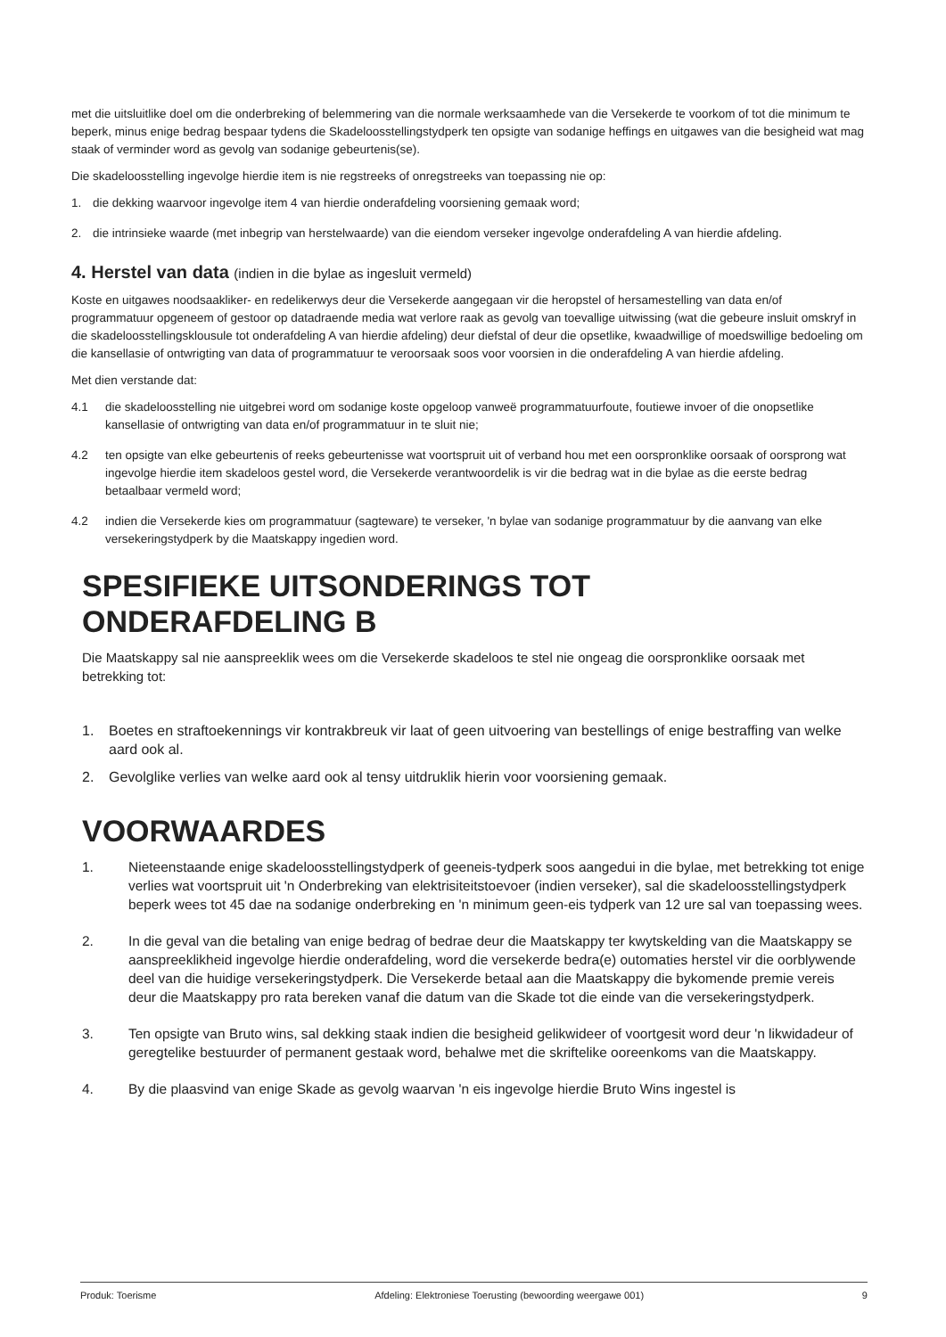met die uitsluitlike doel om die onderbreking of belemmering van die normale werksaamhede van die Versekerde te voorkom of tot die minimum te beperk, minus enige bedrag bespaar tydens die Skadeloosstellingstydperk ten opsigte van sodanige heffings en uitgawes van die besigheid wat mag staak of verminder word as gevolg van sodanige gebeurtenis(se).
Die skadeloosstelling ingevolge hierdie item is nie regstreeks of onregstreeks van toepassing nie op:
1. die dekking waarvoor ingevolge item 4 van hierdie onderafdeling voorsiening gemaak word;
2. die intrinsieke waarde (met inbegrip van herstelwaarde) van die eiendom verseker ingevolge onderafdeling A van hierdie afdeling.
4. Herstel van data (indien in die bylae as ingesluit vermeld)
Koste en uitgawes noodsaakliker- en redelikerwys deur die Versekerde aangegaan vir die heropstel of hersamestelling van data en/of programmatuur opgeneem of gestoor op datadraende media wat verlore raak as gevolg van toevallige uitwissing (wat die gebeure insluit omskryf in die skadeloosstellingsklousule tot onderafdeling A van hierdie afdeling) deur diefstal of deur die opsetlike, kwaadwillige of moedswillige bedoeling om die kansellasie of ontwrigting van data of programmatuur te veroorsaak soos voor voorsien in die onderafdeling A van hierdie afdeling.
Met dien verstande dat:
4.1 die skadeloosstelling nie uitgebrei word om sodanige koste opgeloop vanweë programmatuurfoute, foutiewe invoer of die onopsetlike kansellasie of ontwrigting van data en/of programmatuur in te sluit nie;
4.2 ten opsigte van elke gebeurtenis of reeks gebeurtenisse wat voortspruit uit of verband hou met een oorspronklike oorsaak of oorsprong wat ingevolge hierdie item skadeloos gestel word, die Versekerde verantwoordelik is vir die bedrag wat in die bylae as die eerste bedrag betaalbaar vermeld word;
4.2 indien die Versekerde kies om programmatuur (sagteware) te verseker, 'n bylae van sodanige programmatuur by die aanvang van elke versekeringstydperk by die Maatskappy ingedien word.
SPESIFIEKE UITSONDERINGS TOT
ONDERAFDELING B
Die Maatskappy sal nie aanspreeklik wees om die Versekerde skadeloos te stel nie ongeag die oorspronklike oorsaak met betrekking tot:
1. Boetes en straftoekennings vir kontrakbreuk vir laat of geen uitvoering van bestellings of enige bestraffing van welke aard ook al.
2. Gevolglike verlies van welke aard ook al tensy uitdruklik hierin voor voorsiening gemaak.
VOORWAARDES
1. Nieteenstaande enige skadeloosstellingstydperk of geeneis-tydperk soos aangedui in die bylae, met betrekking tot enige verlies wat voortspruit uit 'n Onderbreking van elektrisiteitstoevoer (indien verseker), sal die skadeloosstellingstydperk beperk wees tot 45 dae na sodanige onderbreking en 'n minimum geen-eis tydperk van 12 ure sal van toepassing wees.
2. In die geval van die betaling van enige bedrag of bedrae deur die Maatskappy ter kwytskelding van die Maatskappy se aanspreeklikheid ingevolge hierdie onderafdeling, word die versekerde bedra(e) outomaties herstel vir die oorblywende deel van die huidige versekeringstydperk. Die Versekerde betaal aan die Maatskappy die bykomende premie vereis deur die Maatskappy pro rata bereken vanaf die datum van die Skade tot die einde van die versekeringstydperk.
3. Ten opsigte van Bruto wins, sal dekking staak indien die besigheid gelikwideer of voortgesit word deur 'n likwidadeur of geregtelike bestuurder of permanent gestaak word, behalwe met die skriftelike ooreenkoms van die Maatskappy.
4. By die plaasvind van enige Skade as gevolg waarvan 'n eis ingevolge hierdie Bruto Wins ingestel is
Produk: Toerisme Afdeling: Elektroniese Toerusting (bewoording weergawe 001) 9